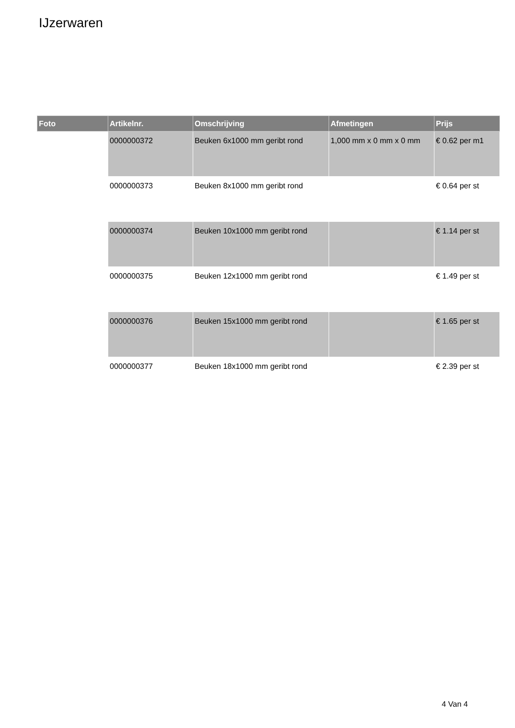IJzerwaren
| Foto | Artikelnr. | Omschrijving | Afmetingen | Prijs |
| --- | --- | --- | --- | --- |
| | 0000000372 | Beuken 6x1000 mm geribt rond | 1,000 mm x 0 mm x 0 mm | € 0.62 per m1 |
| | 0000000373 | Beuken 8x1000 mm geribt rond | | € 0.64 per st |
| | 0000000374 | Beuken 10x1000 mm geribt rond | | € 1.14 per st |
| | 0000000375 | Beuken 12x1000 mm geribt rond | | € 1.49 per st |
| | 0000000376 | Beuken 15x1000 mm geribt rond | | € 1.65 per st |
| | 0000000377 | Beuken 18x1000 mm geribt rond | | € 2.39 per st |
4 Van 4